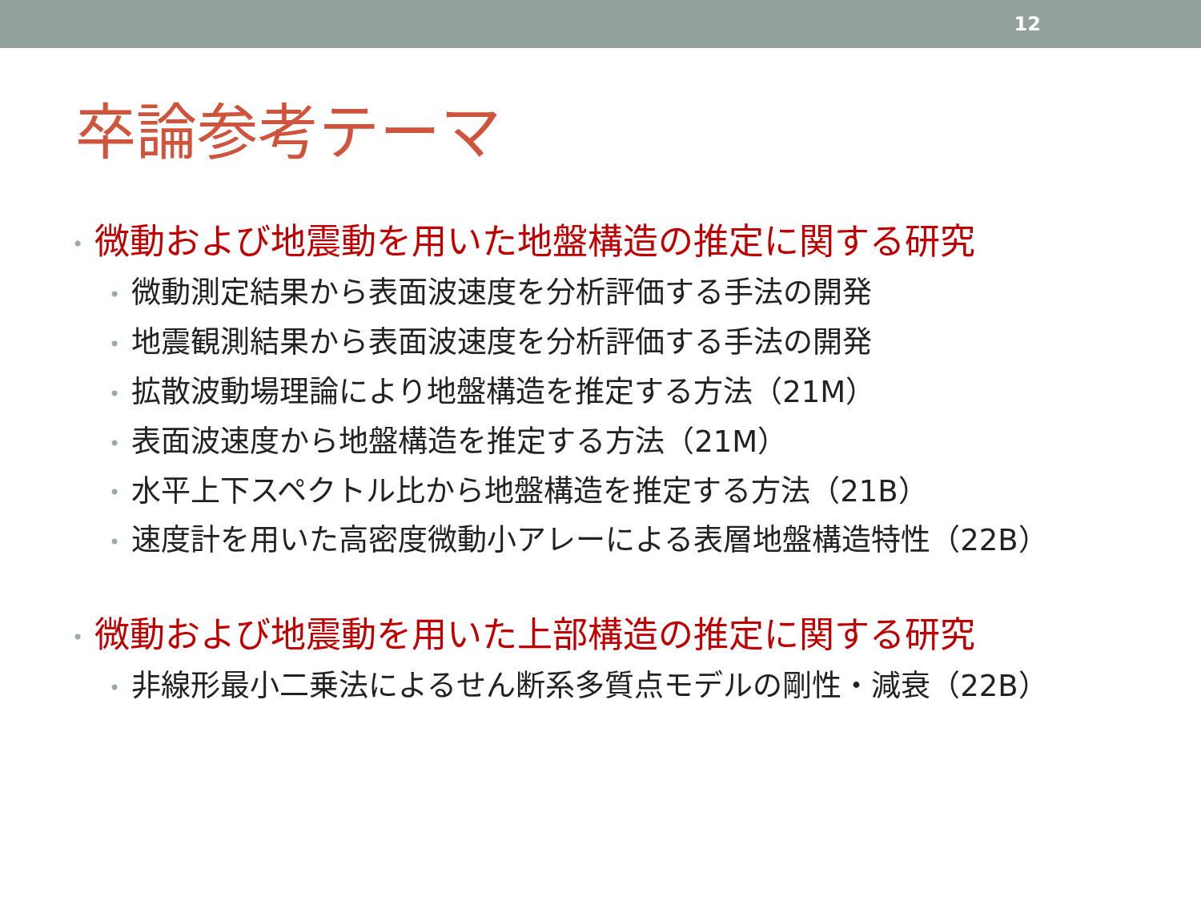12
卒論参考テーマ
• 微動および地震動を用いた地盤構造の推定に関する研究
• 微動測定結果から表面波速度を分析評価する手法の開発
• 地震観測結果から表面波速度を分析評価する手法の開発
• 拡散波動場理論により地盤構造を推定する方法（21M）
• 表面波速度から地盤構造を推定する方法（21M）
• 水平上下スペクトル比から地盤構造を推定する方法（21B）
• 速度計を用いた高密度微動小アレーによる表層地盤構造特性（22B）
• 微動および地震動を用いた上部構造の推定に関する研究
• 非線形最小二乗法によるせん断系多質点モデルの剛性・減衰（22B）